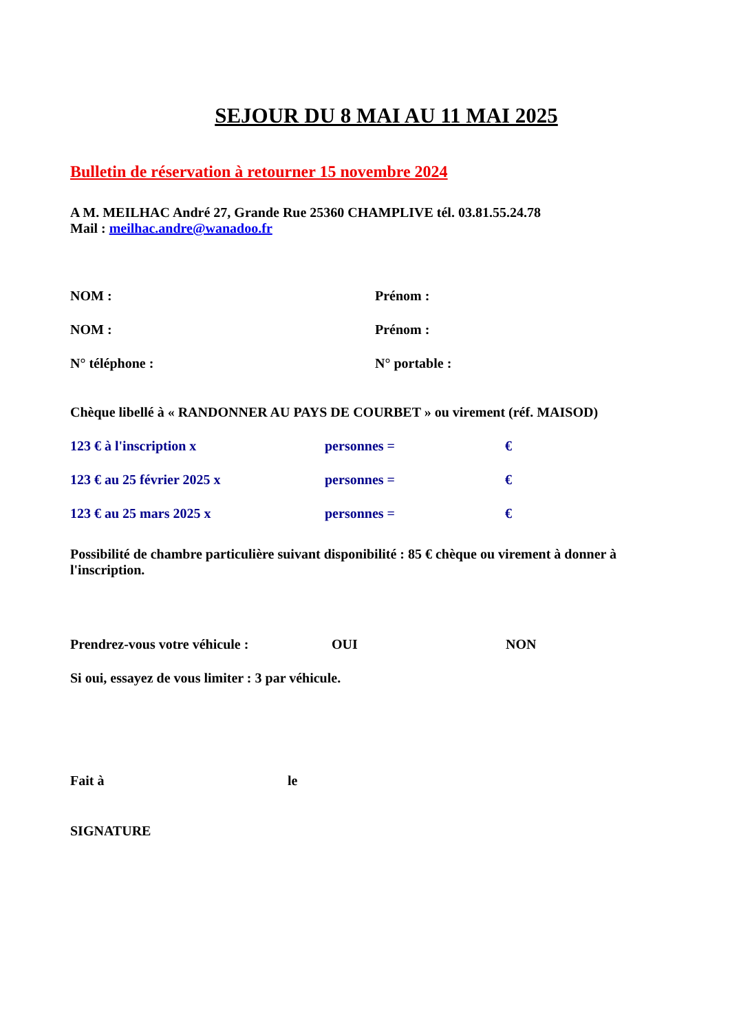SEJOUR DU 8 MAI AU 11 MAI 2025
Bulletin de réservation à retourner 15 novembre 2024
A M. MEILHAC André 27, Grande Rue 25360 CHAMPLIVE tél. 03.81.55.24.78
Mail : meilhac.andre@wanadoo.fr
NOM : Prénom :
NOM : Prénom :
N° téléphone : N° portable :
Chèque libellé à « RANDONNER AU PAYS DE COURBET » ou virement (réf. MAISOD)
123 € à l'inscription x personnes = €
123 € au 25 février 2025 x personnes = €
123 € au 25 mars 2025 x personnes = €
Possibilité de chambre particulière suivant disponibilité : 85 € chèque ou virement à donner à l'inscription.
Prendrez-vous votre véhicule : OUI NON
Si oui, essayez de vous limiter : 3 par véhicule.
Fait à le
SIGNATURE